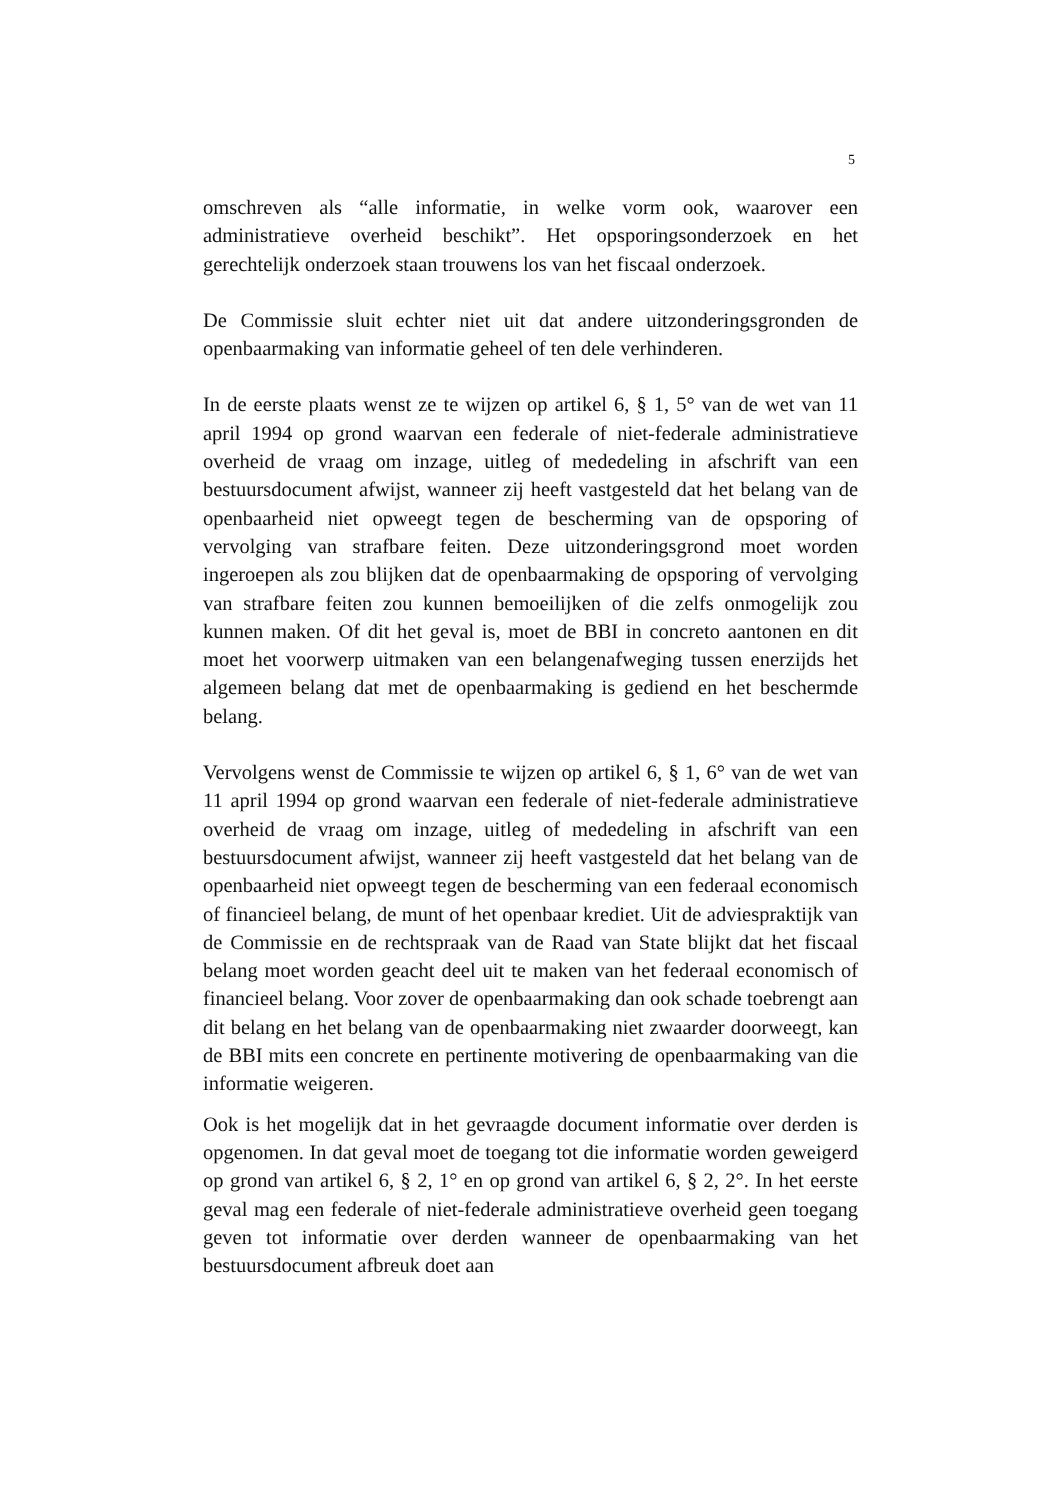5
omschreven als “alle informatie, in welke vorm ook, waarover een administratieve overheid beschikt”. Het opsporingsonderzoek en het gerechtelijk onderzoek staan trouwens los van het fiscaal onderzoek.
De Commissie sluit echter niet uit dat andere uitzonderingsgronden de openbaarmaking van informatie geheel of ten dele verhinderen.
In de eerste plaats wenst ze te wijzen op artikel 6, § 1, 5° van de wet van 11 april 1994 op grond waarvan een federale of niet-federale administratieve overheid de vraag om inzage, uitleg of mededeling in afschrift van een bestuursdocument afwijst, wanneer zij heeft vastgesteld dat het belang van de openbaarheid niet opweegt tegen de bescherming van de opsporing of vervolging van strafbare feiten. Deze uitzonderingsgrond moet worden ingeroepen als zou blijken dat de openbaarmaking de opsporing of vervolging van strafbare feiten zou kunnen bemoeilijken of die zelfs onmogelijk zou kunnen maken. Of dit het geval is, moet de BBI in concreto aantonen en dit moet het voorwerp uitmaken van een belangenafweging tussen enerzijds het algemeen belang dat met de openbaarmaking is gediend en het beschermde belang.
Vervolgens wenst de Commissie te wijzen op artikel 6, § 1, 6° van de wet van 11 april 1994 op grond waarvan een federale of niet-federale administratieve overheid de vraag om inzage, uitleg of mededeling in afschrift van een bestuursdocument afwijst, wanneer zij heeft vastgesteld dat het belang van de openbaarheid niet opweegt tegen de bescherming van een federaal economisch of financieel belang, de munt of het openbaar krediet. Uit de adviespraktijk van de Commissie en de rechtspraak van de Raad van State blijkt dat het fiscaal belang moet worden geacht deel uit te maken van het federaal economisch of financieel belang. Voor zover de openbaarmaking dan ook schade toebrengt aan dit belang en het belang van de openbaarmaking niet zwaarder doorweegt, kan de BBI mits een concrete en pertinente motivering de openbaarmaking van die informatie weigeren.
Ook is het mogelijk dat in het gevraagde document informatie over derden is opgenomen. In dat geval moet de toegang tot die informatie worden geweigerd op grond van artikel 6, § 2, 1° en op grond van artikel 6, § 2, 2°. In het eerste geval mag een federale of niet-federale administratieve overheid geen toegang geven tot informatie over derden wanneer de openbaarmaking van het bestuursdocument afbreuk doet aan